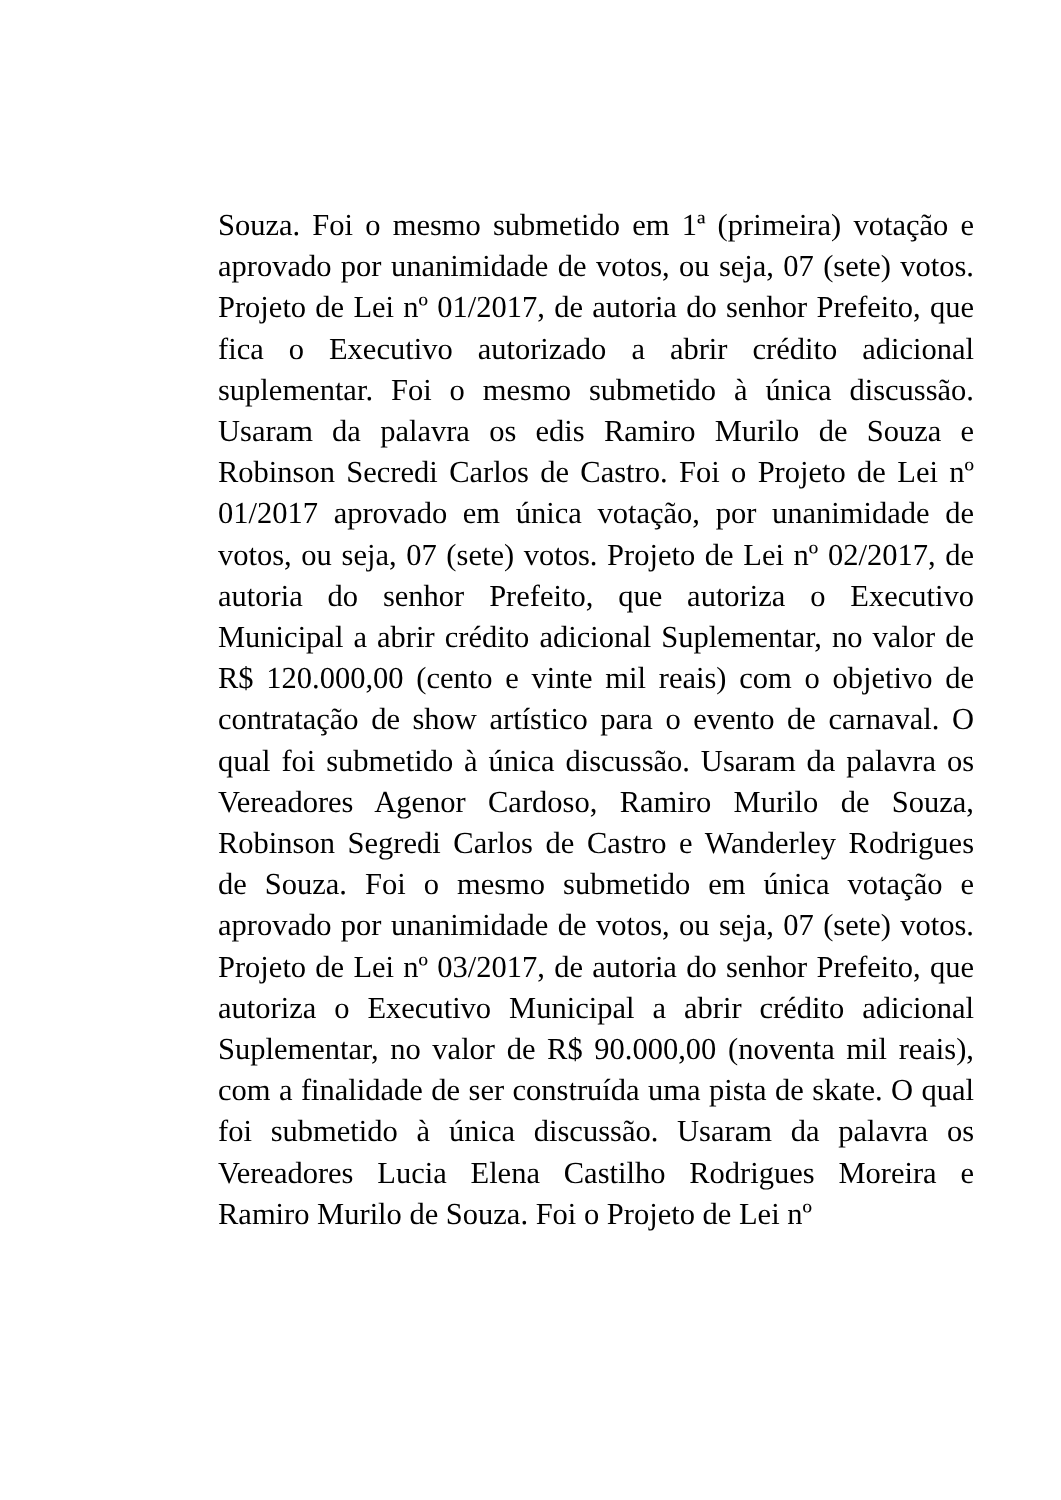Souza. Foi o mesmo submetido em 1ª (primeira) votação e aprovado por unanimidade de votos, ou seja, 07 (sete) votos. Projeto de Lei nº 01/2017, de autoria do senhor Prefeito, que fica o Executivo autorizado a abrir crédito adicional suplementar. Foi o mesmo submetido à única discussão. Usaram da palavra os edis Ramiro Murilo de Souza e Robinson Secredi Carlos de Castro. Foi o Projeto de Lei nº 01/2017 aprovado em única votação, por unanimidade de votos, ou seja, 07 (sete) votos. Projeto de Lei nº 02/2017, de autoria do senhor Prefeito, que autoriza o Executivo Municipal a abrir crédito adicional Suplementar, no valor de R$ 120.000,00 (cento e vinte mil reais) com o objetivo de contratação de show artístico para o evento de carnaval. O qual foi submetido à única discussão. Usaram da palavra os Vereadores Agenor Cardoso, Ramiro Murilo de Souza, Robinson Segredi Carlos de Castro e Wanderley Rodrigues de Souza. Foi o mesmo submetido em única votação e aprovado por unanimidade de votos, ou seja, 07 (sete) votos. Projeto de Lei nº 03/2017, de autoria do senhor Prefeito, que autoriza o Executivo Municipal a abrir crédito adicional Suplementar, no valor de R$ 90.000,00 (noventa mil reais), com a finalidade de ser construída uma pista de skate. O qual foi submetido à única discussão. Usaram da palavra os Vereadores Lucia Elena Castilho Rodrigues Moreira e Ramiro Murilo de Souza. Foi o Projeto de Lei nº